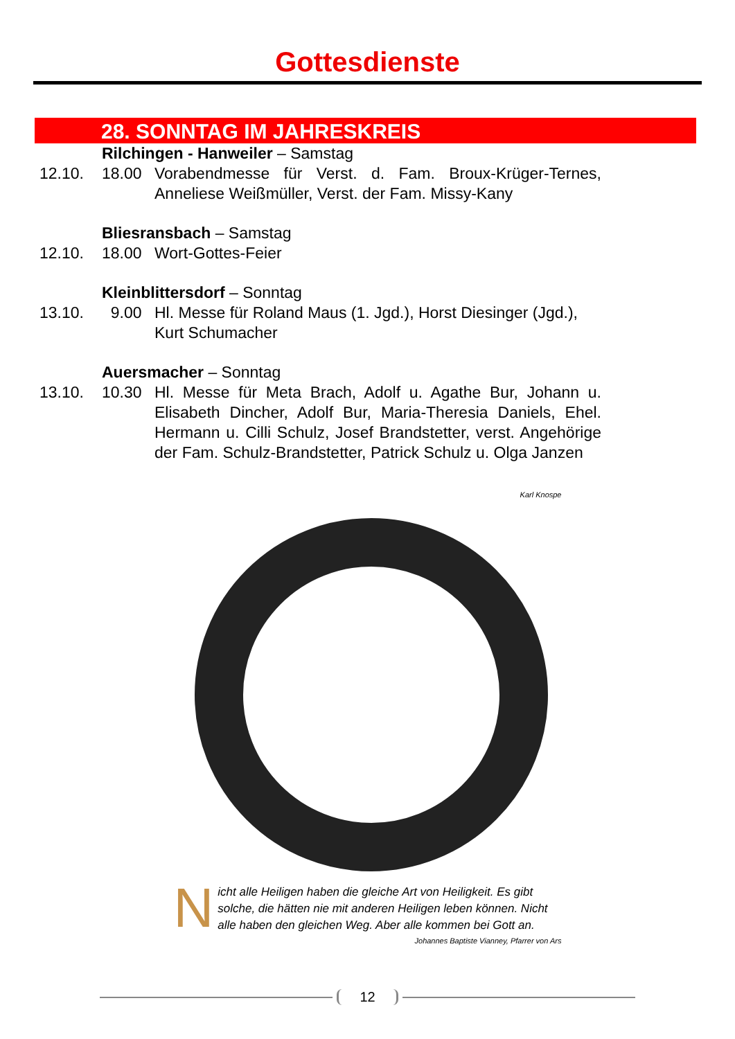Gottesdienste
28. SONNTAG IM JAHRESKREIS
Rilchingen - Hanweiler – Samstag
12.10. 18.00 Vorabendmesse für Verst. d. Fam. Broux-Krüger-Ternes, Anneliese Weißmüller, Verst. der Fam. Missy-Kany
Bliesransbach – Samstag
12.10. 18.00 Wort-Gottes-Feier
Kleinblittersdorf – Sonntag
13.10. 9.00 Hl. Messe für Roland Maus (1. Jgd.), Horst Diesinger (Jgd.), Kurt Schumacher
Auersmacher – Sonntag
13.10. 10.30 Hl. Messe für Meta Brach, Adolf u. Agathe Bur, Johann u. Elisabeth Dincher, Adolf Bur, Maria-Theresia Daniels, Ehel. Hermann u. Cilli Schulz, Josef Brandstetter, verst. Angehörige der Fam. Schulz-Brandstetter, Patrick Schulz u. Olga Janzen
Karl Knospe
Nicht alle Heiligen haben die gleiche Art von Heiligkeit. Es gibt solche, die hätten nie mit anderen Heiligen leben können. Nicht alle haben den gleichen Weg. Aber alle kommen bei Gott an.
Johannes Baptiste Vianney, Pfarrer von Ars
12